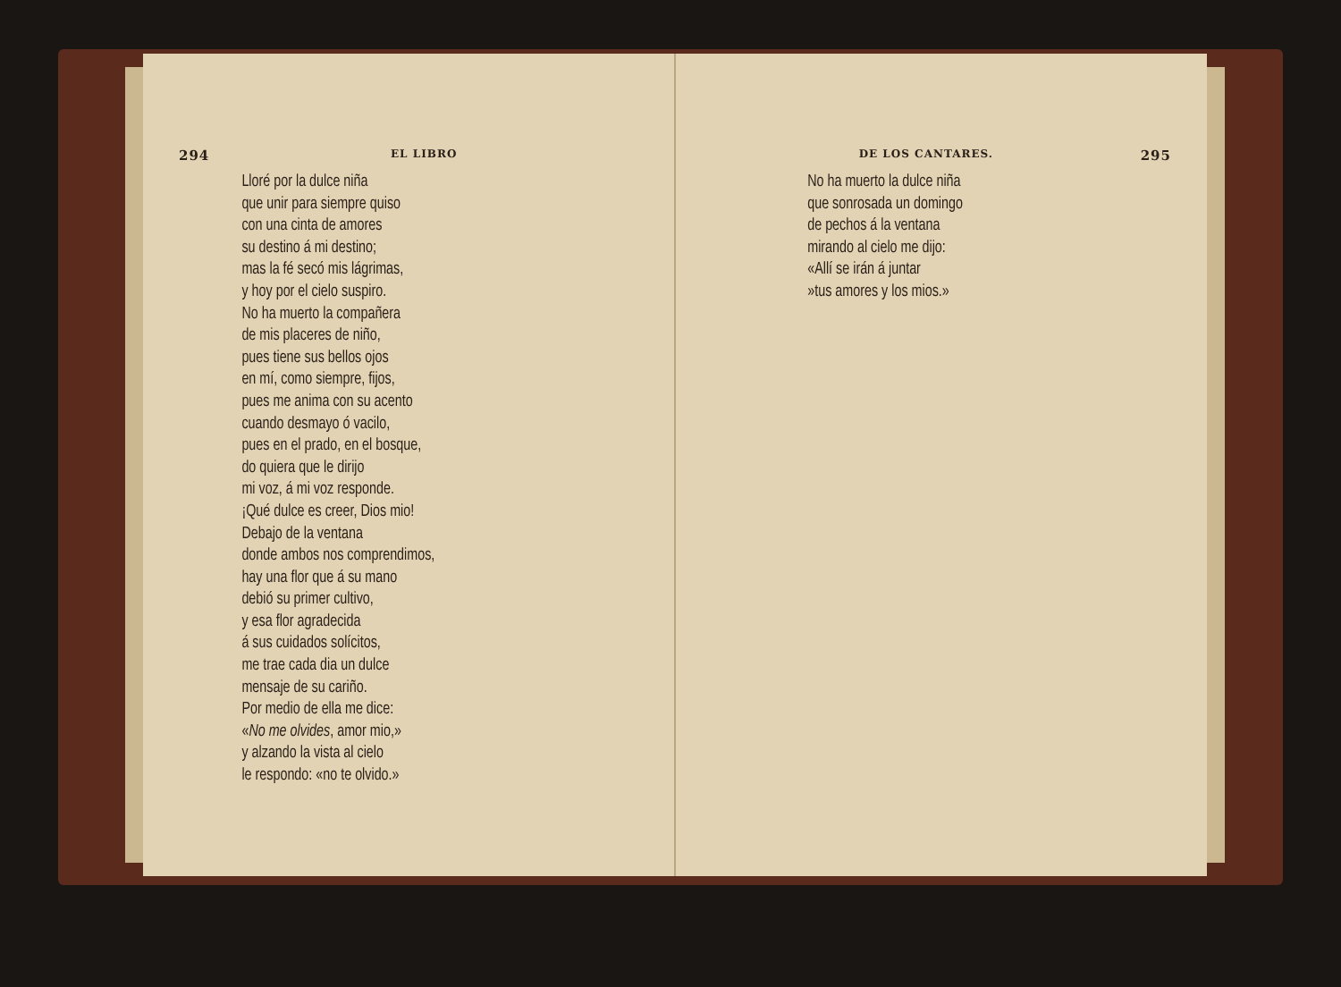294 EL LIBRO
Lloré por la dulce niña
que unir para siempre quiso
con una cinta de amores
su destino á mi destino;
mas la fé secó mis lágrimas,
y hoy por el cielo suspiro.
No ha muerto la compañera
de mis placeres de niño,
pues tiene sus bellos ojos
en mí, como siempre, fijos,
pues me anima con su acento
cuando desmayo ó vacilo,
pues en el prado, en el bosque,
do quiera que le dirijo
mi voz, á mi voz responde.
¡Qué dulce es creer, Dios mio!
Debajo de la ventana
donde ambos nos comprendimos,
hay una flor que á su mano
debió su primer cultivo,
y esa flor agradecida
á sus cuidados solícitos,
me trae cada dia un dulce
mensaje de su cariño.
Por medio de ella me dice:
«No me olvides, amor mio,»
y alzando la vista al cielo
le respondo: «no te olvido.»
DE LOS CANTARES. 295
No ha muerto la dulce niña
que sonrosada un domingo
de pechos á la ventana
mirando al cielo me dijo:
«Allí se irán á juntar
»tus amores y los mios.»